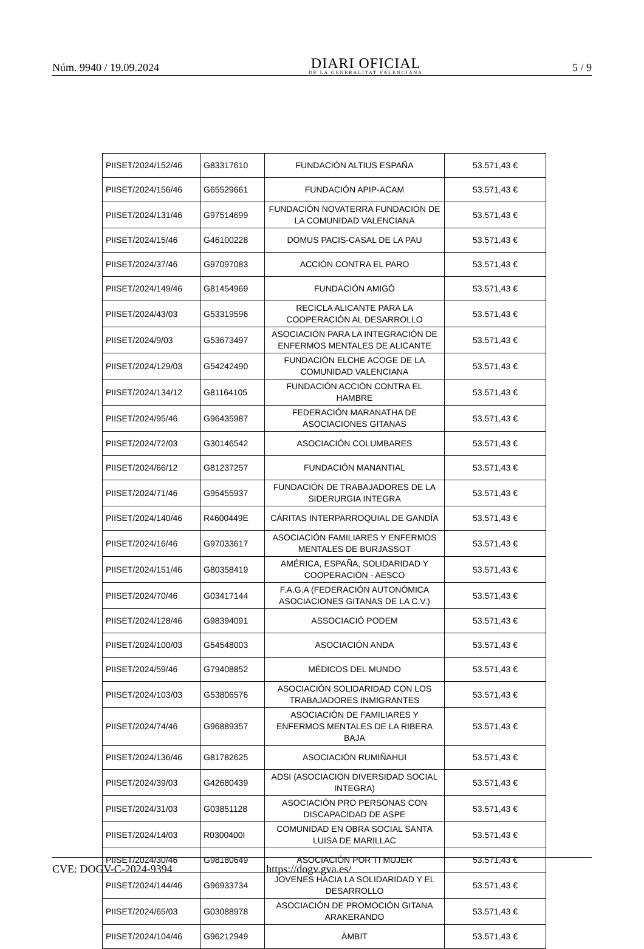Núm. 9940 / 19.09.2024
DIARI OFICIAL
DE LA GENERALITAT VALENCIANA
5 / 9
| PIISET/2024/152/46 | G83317610 | FUNDACIÓN ALTIUS ESPAÑA | 53.571,43 € |
| PIISET/2024/156/46 | G65529661 | FUNDACIÓN APIP-ACAM | 53.571,43 € |
| PIISET/2024/131/46 | G97514699 | FUNDACIÓN NOVATERRA FUNDACIÓN DE LA COMUNIDAD VALENCIANA | 53.571,43 € |
| PIISET/2024/15/46 | G46100228 | DOMUS PACIS-CASAL DE LA PAU | 53.571,43 € |
| PIISET/2024/37/46 | G97097083 | ACCIÓN CONTRA EL PARO | 53.571,43 € |
| PIISET/2024/149/46 | G81454969 | FUNDACIÓN AMIGÓ | 53.571,43 € |
| PIISET/2024/43/03 | G53319596 | RECICLA ALICANTE PARA LA COOPERACIÓN AL DESARROLLO | 53.571,43 € |
| PIISET/2024/9/03 | G53673497 | ASOCIACIÓN PARA LA INTEGRACIÓN DE ENFERMOS MENTALES DE ALICANTE | 53.571,43 € |
| PIISET/2024/129/03 | G54242490 | FUNDACIÓN ELCHE ACOGE DE LA COMUNIDAD VALENCIANA | 53.571,43 € |
| PIISET/2024/134/12 | G81164105 | FUNDACIÓN ACCIÓN CONTRA EL HAMBRE | 53.571,43 € |
| PIISET/2024/95/46 | G96435987 | FEDERACIÓN MARANATHA DE ASOCIACIONES GITANAS | 53.571,43 € |
| PIISET/2024/72/03 | G30146542 | ASOCIACIÓN COLUMBARES | 53.571,43 € |
| PIISET/2024/66/12 | G81237257 | FUNDACIÓN MANANTIAL | 53.571,43 € |
| PIISET/2024/71/46 | G95455937 | FUNDACIÓN DE TRABAJADORES DE LA SIDERURGIA INTEGRA | 53.571,43 € |
| PIISET/2024/140/46 | R4600449E | CÁRITAS INTERPARROQUIAL DE GANDÍA | 53.571,43 € |
| PIISET/2024/16/46 | G97033617 | ASOCIACIÓN FAMILIARES Y ENFERMOS MENTALES DE BURJASSOT | 53.571,43 € |
| PIISET/2024/151/46 | G80358419 | AMÉRICA, ESPAÑA, SOLIDARIDAD Y COOPERACIÓN - AESCO | 53.571,43 € |
| PIISET/2024/70/46 | G03417144 | F.A.G.A (FEDERACIÓN AUTONÓMICA ASOCIACIONES GITANAS DE LA C.V.) | 53.571,43 € |
| PIISET/2024/128/46 | G98394091 | ASSOCIACIÓ PODEM | 53.571,43 € |
| PIISET/2024/100/03 | G54548003 | ASOCIACIÓN ANDA | 53.571,43 € |
| PIISET/2024/59/46 | G79408852 | MÉDICOS DEL MUNDO | 53.571,43 € |
| PIISET/2024/103/03 | G53806576 | ASOCIACIÓN SOLIDARIDAD CON LOS TRABAJADORES INMIGRANTES | 53.571,43 € |
| PIISET/2024/74/46 | G96889357 | ASOCIACIÓN DE FAMILIARES Y ENFERMOS MENTALES DE LA RIBERA BAJA | 53.571,43 € |
| PIISET/2024/136/46 | G81782625 | ASOCIACIÓN RUMIÑAHUI | 53.571,43 € |
| PIISET/2024/39/03 | G42680439 | ADSI (ASOCIACION DIVERSIDAD SOCIAL INTEGRA) | 53.571,43 € |
| PIISET/2024/31/03 | G03851128 | ASOCIACIÓN PRO PERSONAS CON DISCAPACIDAD DE ASPE | 53.571,43 € |
| PIISET/2024/14/03 | R0300400I | COMUNIDAD EN OBRA SOCIAL SANTA LUISA DE MARILLAC | 53.571,43 € |
| PIISET/2024/30/46 | G98180649 | ASOCIACIÓN POR TI MUJER | 53.571,43 € |
| PIISET/2024/144/46 | G96933734 | JOVENES HACIA LA SOLIDARIDAD Y EL DESARROLLO | 53.571,43 € |
| PIISET/2024/65/03 | G03088978 | ASOCIACIÓN DE PROMOCIÓN GITANA ARAKERANDO | 53.571,43 € |
| PIISET/2024/104/46 | G96212949 | ÀMBIT | 53.571,43 € |
CVE: DOGV-C-2024-9394 https://dogv.gva.es/